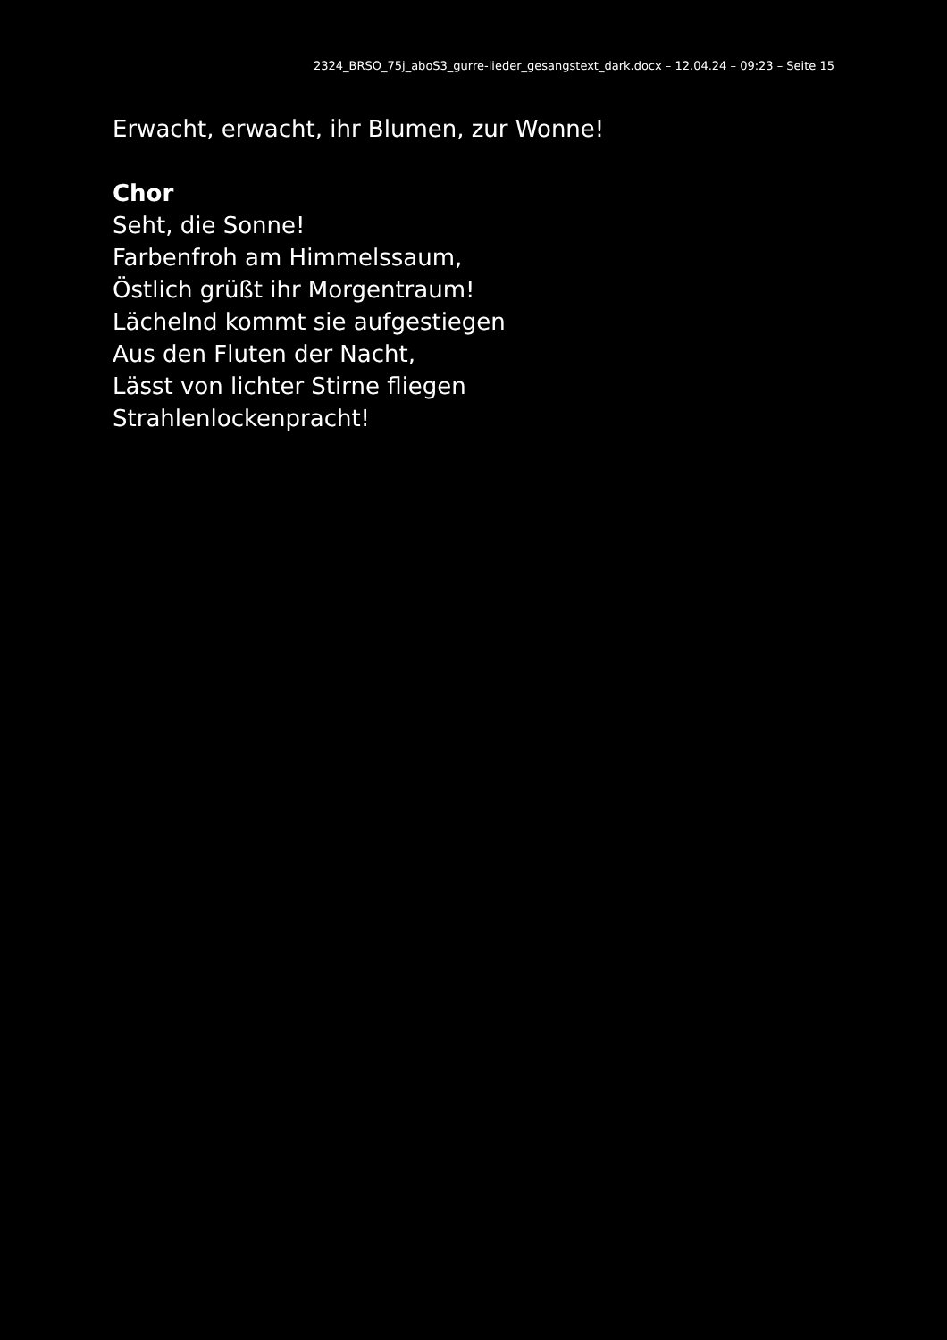2324_BRSO_75j_aboS3_gurre-lieder_gesangstext_dark.docx – 12.04.24 – 09:23 – Seite 15
Erwacht, erwacht, ihr Blumen, zur Wonne!
Chor
Seht, die Sonne!
Farbenfroh am Himmelssaum,
Östlich grüßt ihr Morgentraum!
Lächelnd kommt sie aufgestiegen
Aus den Fluten der Nacht,
Lässt von lichter Stirne fliegen
Strahlenlockenpracht!